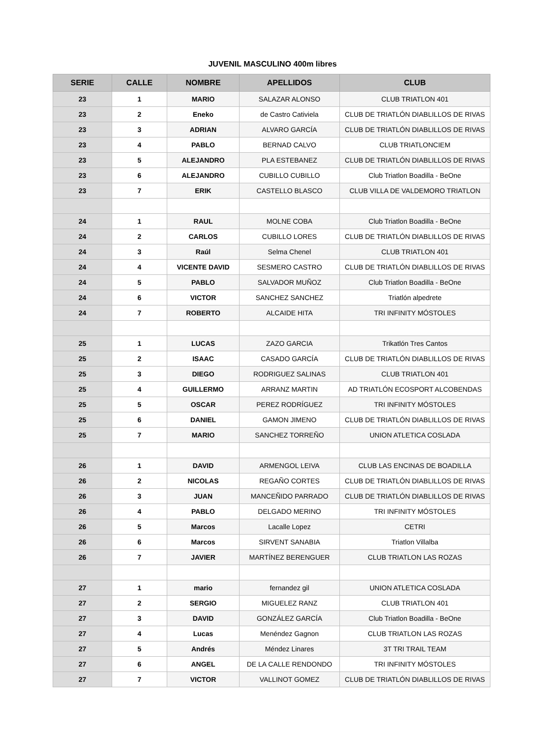JUVENIL MASCULINO 400m libres
| SERIE | CALLE | NOMBRE | APELLIDOS | CLUB |
| --- | --- | --- | --- | --- |
| 23 | 1 | MARIO | SALAZAR ALONSO | CLUB TRIATLON 401 |
| 23 | 2 | Eneko | de Castro Cativiela | CLUB DE TRIATLÓN DIABLILLOS DE RIVAS |
| 23 | 3 | ADRIAN | ALVARO GARCÍA | CLUB DE TRIATLÓN DIABLILLOS DE RIVAS |
| 23 | 4 | PABLO | BERNAD CALVO | CLUB TRIATLONCIEM |
| 23 | 5 | ALEJANDRO | PLA ESTEBANEZ | CLUB DE TRIATLÓN DIABLILLOS DE RIVAS |
| 23 | 6 | ALEJANDRO | CUBILLO CUBILLO | Club Triatlon Boadilla - BeOne |
| 23 | 7 | ERIK | CASTELLO BLASCO | CLUB VILLA DE VALDEMORO TRIATLON |
| 24 | 1 | RAUL | MOLNE COBA | Club Triatlon Boadilla - BeOne |
| 24 | 2 | CARLOS | CUBILLO LORES | CLUB DE TRIATLÓN DIABLILLOS DE RIVAS |
| 24 | 3 | Raúl | Selma Chenel | CLUB TRIATLON 401 |
| 24 | 4 | VICENTE DAVID | SESMERO CASTRO | CLUB DE TRIATLÓN DIABLILLOS DE RIVAS |
| 24 | 5 | PABLO | SALVADOR MUÑOZ | Club Triatlon Boadilla - BeOne |
| 24 | 6 | VICTOR | SANCHEZ SANCHEZ | Triatlón alpedrete |
| 24 | 7 | ROBERTO | ALCAIDE HITA | TRI INFINITY MÓSTOLES |
| 25 | 1 | LUCAS | ZAZO GARCIA | Trikatlón Tres Cantos |
| 25 | 2 | ISAAC | CASADO GARCÍA | CLUB DE TRIATLÓN DIABLILLOS DE RIVAS |
| 25 | 3 | DIEGO | RODRIGUEZ SALINAS | CLUB TRIATLON 401 |
| 25 | 4 | GUILLERMO | ARRANZ MARTIN | AD TRIATLÓN ECOSPORT ALCOBENDAS |
| 25 | 5 | OSCAR | PEREZ RODRÍGUEZ | TRI INFINITY MÓSTOLES |
| 25 | 6 | DANIEL | GAMON JIMENO | CLUB DE TRIATLÓN DIABLILLOS DE RIVAS |
| 25 | 7 | MARIO | SANCHEZ TORREÑO | UNION ATLETICA COSLADA |
| 26 | 1 | DAVID | ARMENGOL LEIVA | CLUB LAS ENCINAS DE BOADILLA |
| 26 | 2 | NICOLAS | REGAÑO CORTES | CLUB DE TRIATLÓN DIABLILLOS DE RIVAS |
| 26 | 3 | JUAN | MANCEÑIDO PARRADO | CLUB DE TRIATLÓN DIABLILLOS DE RIVAS |
| 26 | 4 | PABLO | DELGADO MERINO | TRI INFINITY MÓSTOLES |
| 26 | 5 | Marcos | Lacalle Lopez | CETRI |
| 26 | 6 | Marcos | SIRVENT SANABIA | Triatlon Villalba |
| 26 | 7 | JAVIER | MARTÍNEZ BERENGUER | CLUB TRIATLON LAS ROZAS |
| 27 | 1 | mario | fernandez gil | UNION ATLETICA COSLADA |
| 27 | 2 | SERGIO | MIGUELEZ RANZ | CLUB TRIATLON 401 |
| 27 | 3 | DAVID | GONZÁLEZ GARCÍA | Club Triatlon Boadilla - BeOne |
| 27 | 4 | Lucas | Menéndez Gagnon | CLUB TRIATLON LAS ROZAS |
| 27 | 5 | Andrés | Méndez Linares | 3T TRI TRAIL TEAM |
| 27 | 6 | ANGEL | DE LA CALLE RENDONDO | TRI INFINITY MÓSTOLES |
| 27 | 7 | VICTOR | VALLINOT GOMEZ | CLUB DE TRIATLÓN DIABLILLOS DE RIVAS |